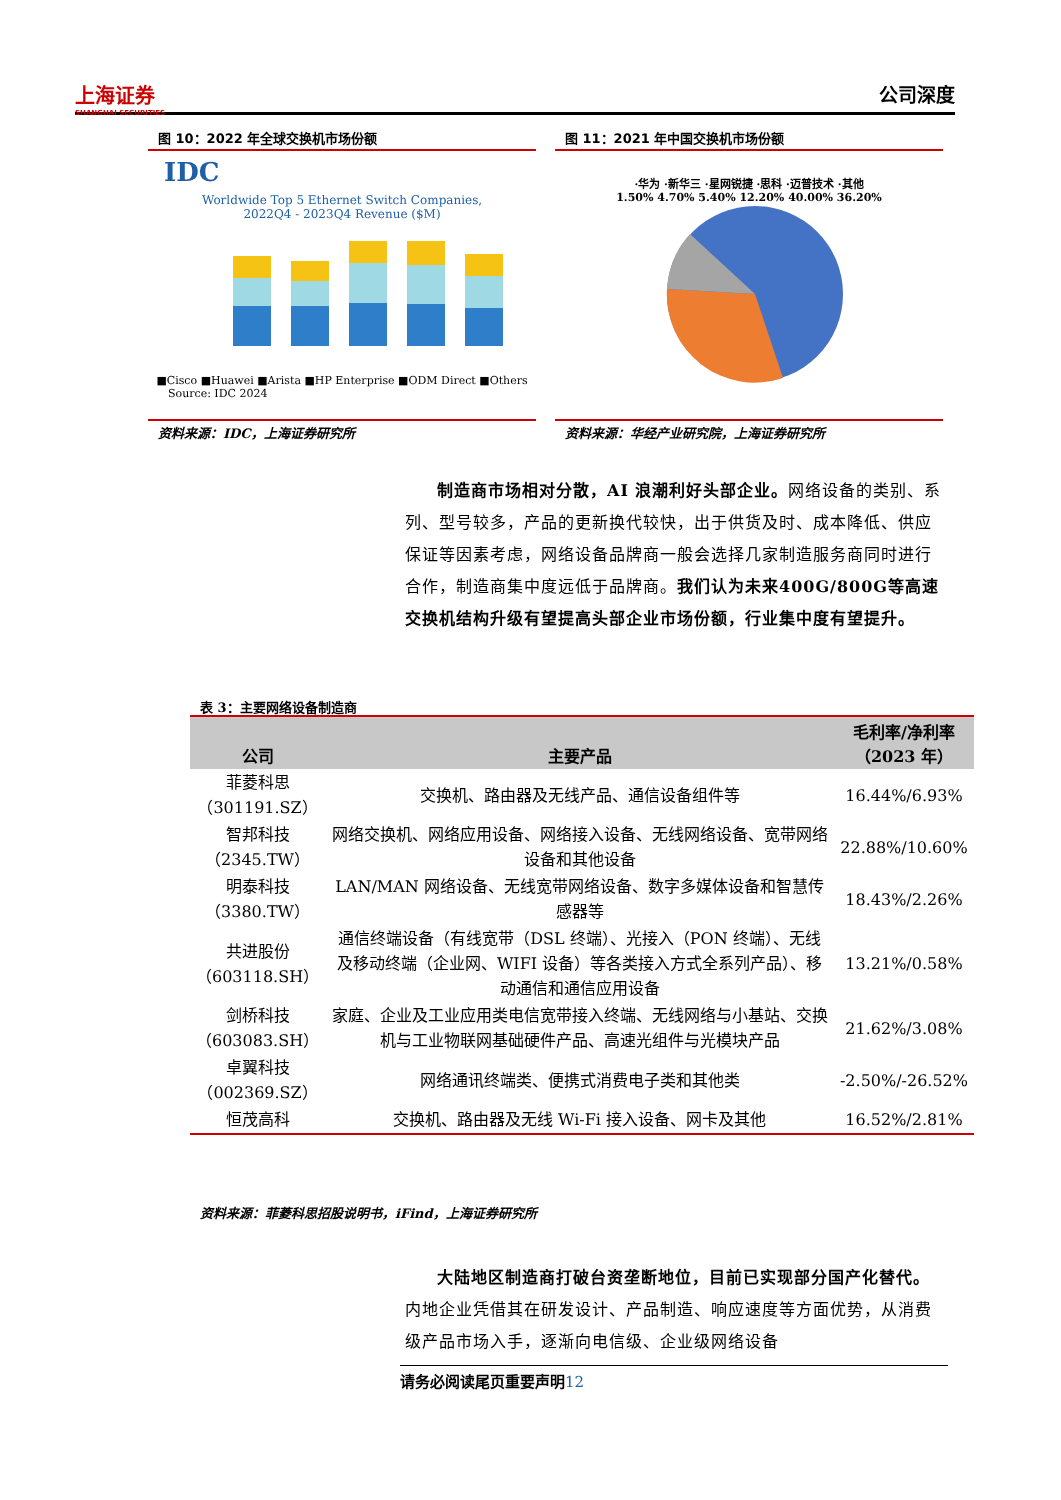上海证券
SHANGHAI SECURITIES
公司深度
图 10：2022 年全球交换机市场份额
IDC
Worldwide Top 5 Ethernet Switch Companies,
2022Q4 - 2023Q4 Revenue ($M)
■Cisco ■Huawei ■Arista ■HP Enterprise ■ODM Direct ■Others
Source: IDC 2024
资料来源：IDC，上海证券研究所
图 11：2021 年中国交换机市场份额
·华为 ·新华三 ·星网锐捷 ·思科 ·迈普技术 ·其他
1.50% 4.70% 5.40% 12.20% 40.00% 36.20%
资料来源：华经产业研究院，上海证券研究所
制造商市场相对分散，AI 浪潮利好头部企业。网络设备的类别、系列、型号较多，产品的更新换代较快，出于供货及时、成本降低、供应保证等因素考虑，网络设备品牌商一般会选择几家制造服务商同时进行合作，制造商集中度远低于品牌商。我们认为未来400G/800G等高速交换机结构升级有望提高头部企业市场份额，行业集中度有望提升。
表 3：主要网络设备制造商
| 公司 | 主要产品 | 毛利率/净利率 （2023 年） |
| --- | --- | --- |
| 菲菱科思 （301191.SZ） | 交换机、路由器及无线产品、通信设备组件等 | 16.44%/6.93% |
| 智邦科技 （2345.TW） | 网络交换机、网络应用设备、网络接入设备、无线网络设备、宽带网络设备和其他设备 | 22.88%/10.60% |
| 明泰科技 （3380.TW） | LAN/MAN 网络设备、无线宽带网络设备、数字多媒体设备和智慧传感器等 | 18.43%/2.26% |
| 共进股份 （603118.SH） | 通信终端设备（有线宽带（DSL 终端）、光接入（PON 终端）、无线及移动终端（企业网、WIFI 设备）等各类接入方式全系列产品）、移动通信和通信应用设备 | 13.21%/0.58% |
| 剑桥科技 （603083.SH） | 家庭、企业及工业应用类电信宽带接入终端、无线网络与小基站、交换机与工业物联网基础硬件产品、高速光组件与光模块产品 | 21.62%/3.08% |
| 卓翼科技 （002369.SZ） | 网络通讯终端类、便携式消费电子类和其他类 | -2.50%/-26.52% |
| 恒茂高科 | 交换机、路由器及无线 Wi-Fi 接入设备、网卡及其他 | 16.52%/2.81% |
资料来源：菲菱科思招股说明书，iFind，上海证券研究所
大陆地区制造商打破台资垄断地位，目前已实现部分国产化替代。内地企业凭借其在研发设计、产品制造、响应速度等方面优势，从消费级产品市场入手，逐渐向电信级、企业级网络设备
请务必阅读尾页重要声明12